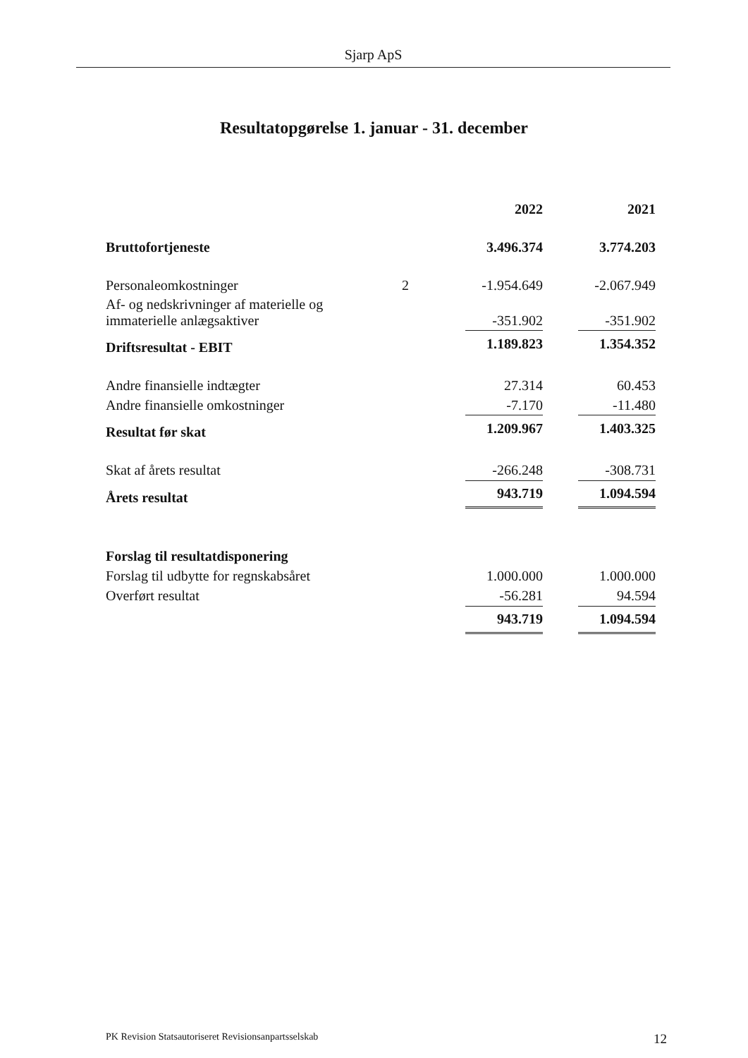Sjarp ApS
Resultatopgørelse 1. januar - 31. december
| | | 2022 | | 2021 |
| Bruttofortjeneste | | 3.496.374 | | 3.774.203 |
| Personaleomkostninger | 2 | -1.954.649 | | -2.067.949 |
| Af- og nedskrivninger af materielle og immaterielle anlægsaktiver | | -351.902 | | -351.902 |
| Driftsresultat - EBIT | | 1.189.823 | | 1.354.352 |
| Andre finansielle indtægter | | 27.314 | | 60.453 |
| Andre finansielle omkostninger | | -7.170 | | -11.480 |
| Resultat før skat | | 1.209.967 | | 1.403.325 |
| Skat af årets resultat | | -266.248 | | -308.731 |
| Årets resultat | | 943.719 | | 1.094.594 |
| Forslag til resultatdisponering | | | | |
| Forslag til udbytte for regnskabsåret | | 1.000.000 | | 1.000.000 |
| Overført resultat | | -56.281 | | 94.594 |
| | | 943.719 | | 1.094.594 |
PK Revision Statsautoriseret Revisionsanpartsselskab 12